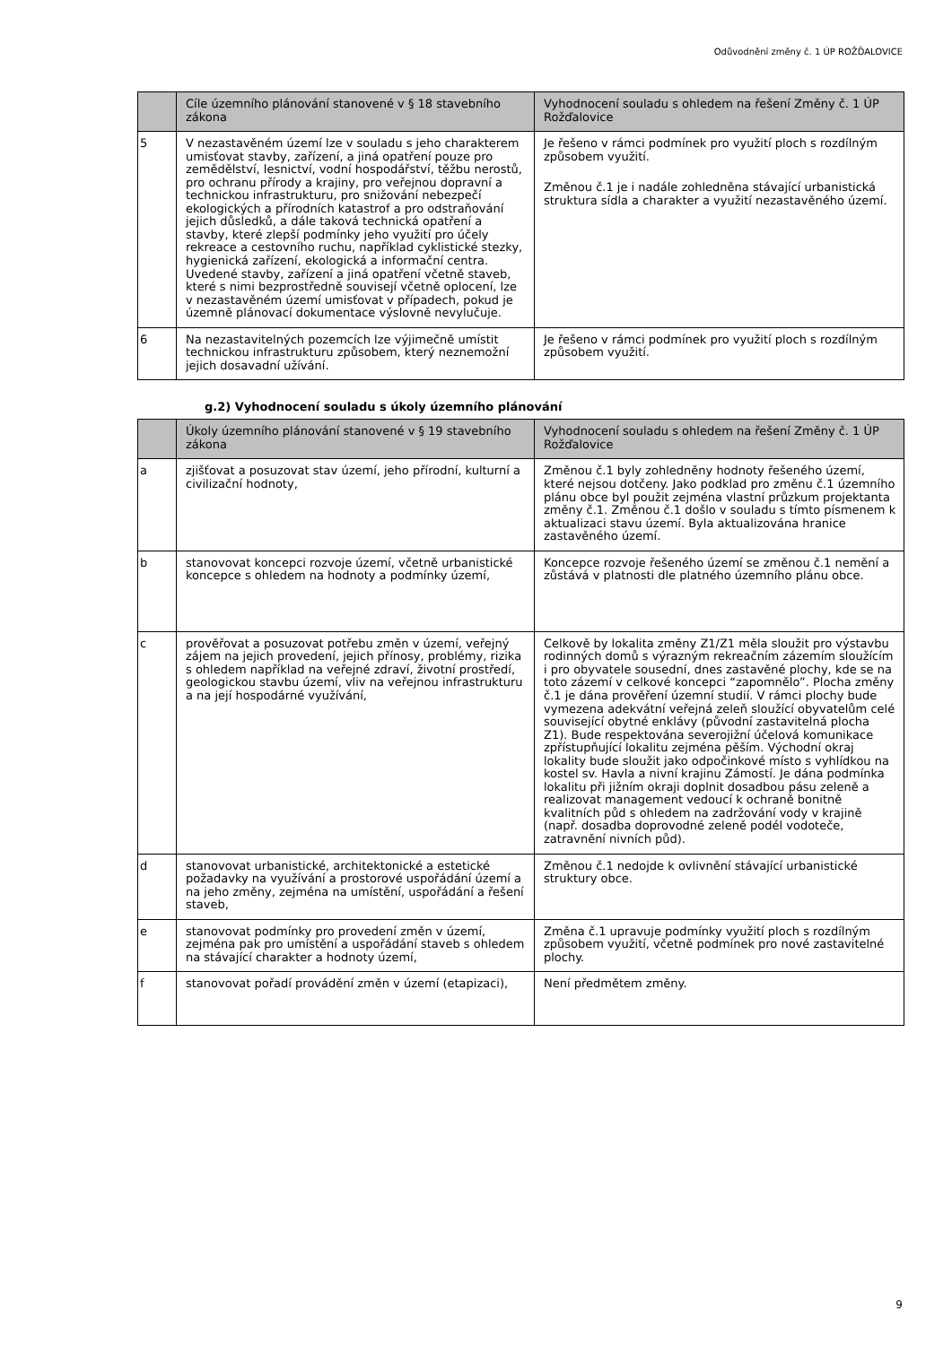Odůvodnění změny č. 1 ÚP ROŽĎALOVICE
| | Cíle územního plánování stanovené v § 18 stavebního zákona | Vyhodnocení souladu s ohledem na řešení Změny č. 1 ÚP Rožďalovice |
| --- | --- | --- |
| 5 | V nezastavěném území lze v souladu s jeho charakterem umisťovat stavby, zařízení, a jiná opatření pouze pro zemědělství, lesnictví, vodní hospodářství, těžbu nerostů, pro ochranu přírody a krajiny, pro veřejnou dopravní a technickou infrastrukturu, pro snižování nebezpečí ekologických a přírodních katastrof a pro odstraňování jejich důsledků, a dále taková technická opatření a stavby, které zlepší podmínky jeho využití pro účely rekreace a cestovního ruchu, například cyklistické stezky, hygienická zařízení, ekologická a informační centra. Uvedené stavby, zařízení a jiná opatření včetně staveb, které s nimi bezprostředně souvisejí včetně oplocení, lze v nezastavěném území umisťovat v případech, pokud je územně plánovací dokumentace výslovně nevylučuje. | Je řešeno v rámci podmínek pro využití ploch s rozdílným způsobem využití. Změnou č.1 je i nadále zohledněna stávající urbanistická struktura sídla a charakter a využití nezastavěného území. |
| 6 | Na nezastavitelných pozemcích lze výjimečně umístit technickou infrastrukturu způsobem, který neznemožní jejich dosavadní užívání. | Je řešeno v rámci podmínek pro využití ploch s rozdílným způsobem využití. |
g.2) Vyhodnocení souladu s úkoly územního plánování
| | Úkoly územního plánování stanovené v § 19 stavebního zákona | Vyhodnocení souladu s ohledem na řešení Změny č. 1 ÚP Rožďalovice |
| --- | --- | --- |
| a | zjišťovat a posuzovat stav území, jeho přírodní, kulturní a civilizační hodnoty, | Změnou č.1 byly zohledněny hodnoty řešeného území, které nejsou dotčeny. Jako podklad pro změnu č.1 územního plánu obce byl použit zejména vlastní průzkum projektanta změny č.1. Změnou č.1 došlo v souladu s tímto písmenem k aktualizaci stavu území. Byla aktualizována hranice zastavěného území. |
| b | stanovovat koncepci rozvoje území, včetně urbanistické koncepce s ohledem na hodnoty a podmínky území, | Koncepce rozvoje řešeného území se změnou č.1 nemění a zůstává v platnosti dle platného územního plánu obce. |
| c | prověřovat a posuzovat potřebu změn v území, veřejný zájem na jejich provedení, jejich přínosy, problémy, rizika s ohledem například na veřejné zdraví, životní prostředí, geologickou stavbu území, vliv na veřejnou infrastrukturu a na její hospodárné využívání, | Celkově by lokalita změny Z1/Z1 měla sloužit pro výstavbu rodinných domů s výrazným rekreačním zázemím sloužícím i pro obyvatele sousední, dnes zastavěné plochy, kde se na toto zázemí v celkové koncepci “zapomnělo”. Plocha změny č.1 je dána prověření územní studií. V rámci plochy bude vymezena adekvátní veřejná zeleň sloužící obyvatelům celé související obytné enklávy (původní zastavitelná plocha Z1). Bude respektována severojižní účelová komunikace zpřístupňující lokalitu zejména pěším. Východní okraj lokality bude sloužit jako odpočinkové místo s vyhlídkou na kostel sv. Havla a nivní krajinu Zámostí. Je dána podmínka lokalitu při jižním okraji doplnit dosadbou pásu zeleně a realizovat management vedoucí k ochraně bonitně kvalitních půd s ohledem na zadržování vody v krajině (např. dosadba doprovodné zeleně podél vodoteče, zatravnění nivních půd). |
| d | stanovovat urbanistické, architektonické a estetické požadavky na využívání a prostorové uspořádání území a na jeho změny, zejména na umístění, uspořádání a řešení staveb, | Změnou č.1 nedojde k ovlivnění stávající urbanistické struktury obce. |
| e | stanovovat podmínky pro provedení změn v území, zejména pak pro umístění a uspořádání staveb s ohledem na stávající charakter a hodnoty území, | Změna č.1 upravuje podmínky využití ploch s rozdílným způsobem využití, včetně podmínek pro nové zastavitelné plochy. |
| f | stanovovat pořadí provádění změn v území (etapizaci), | Není předmětem změny. |
9